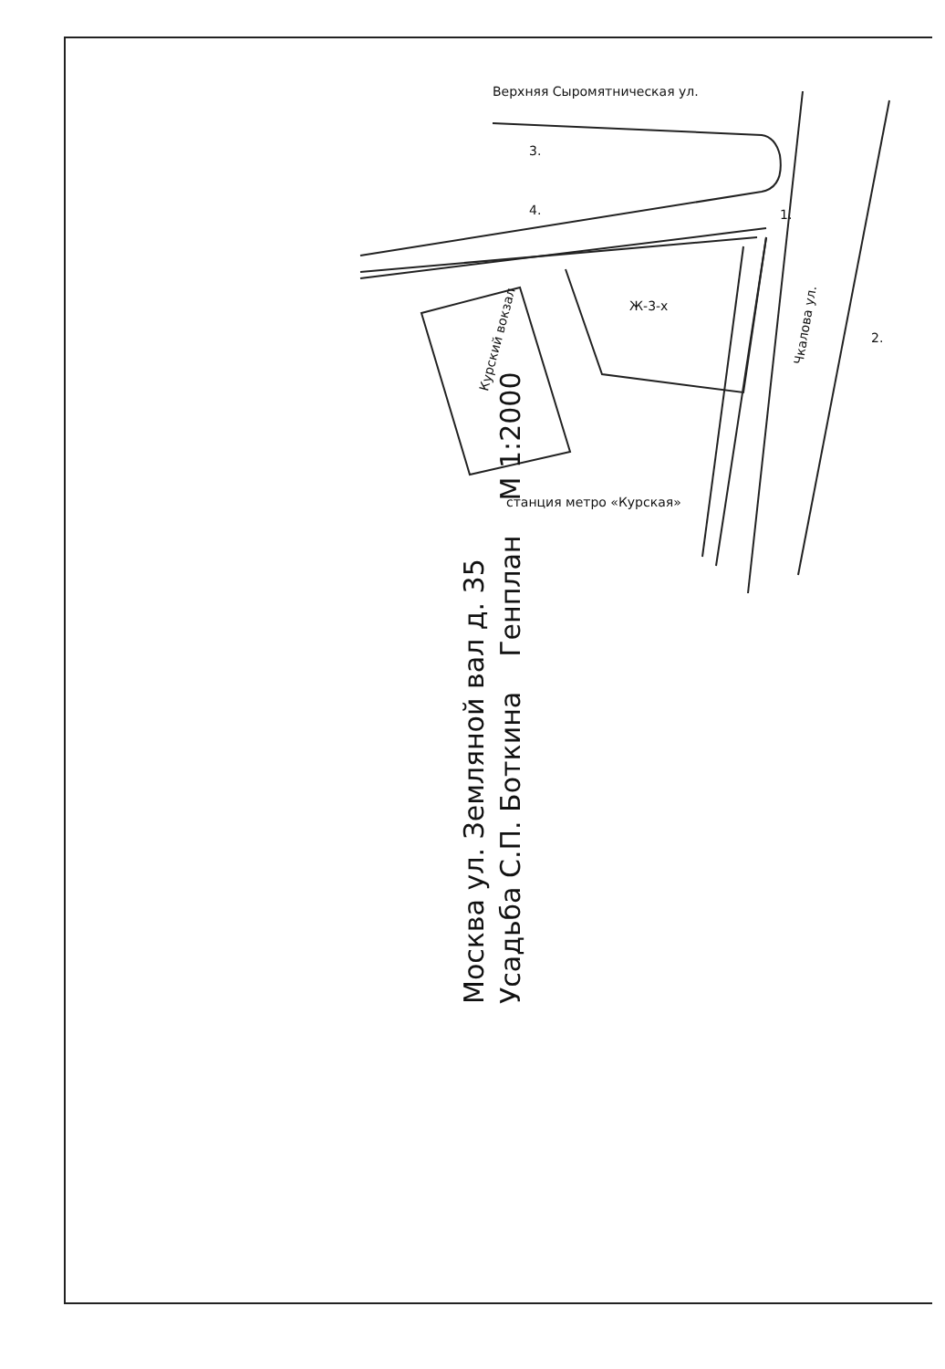Верхняя Сыромятническая ул.
Курский вокзал
Ж-3-х
станция метро «Курская»
Чкалова ул.
3.
4.
1.
2.
Москва ул. Земляной вал д. 35
Усадьба С.П. Боткина Генплан М 1:2000